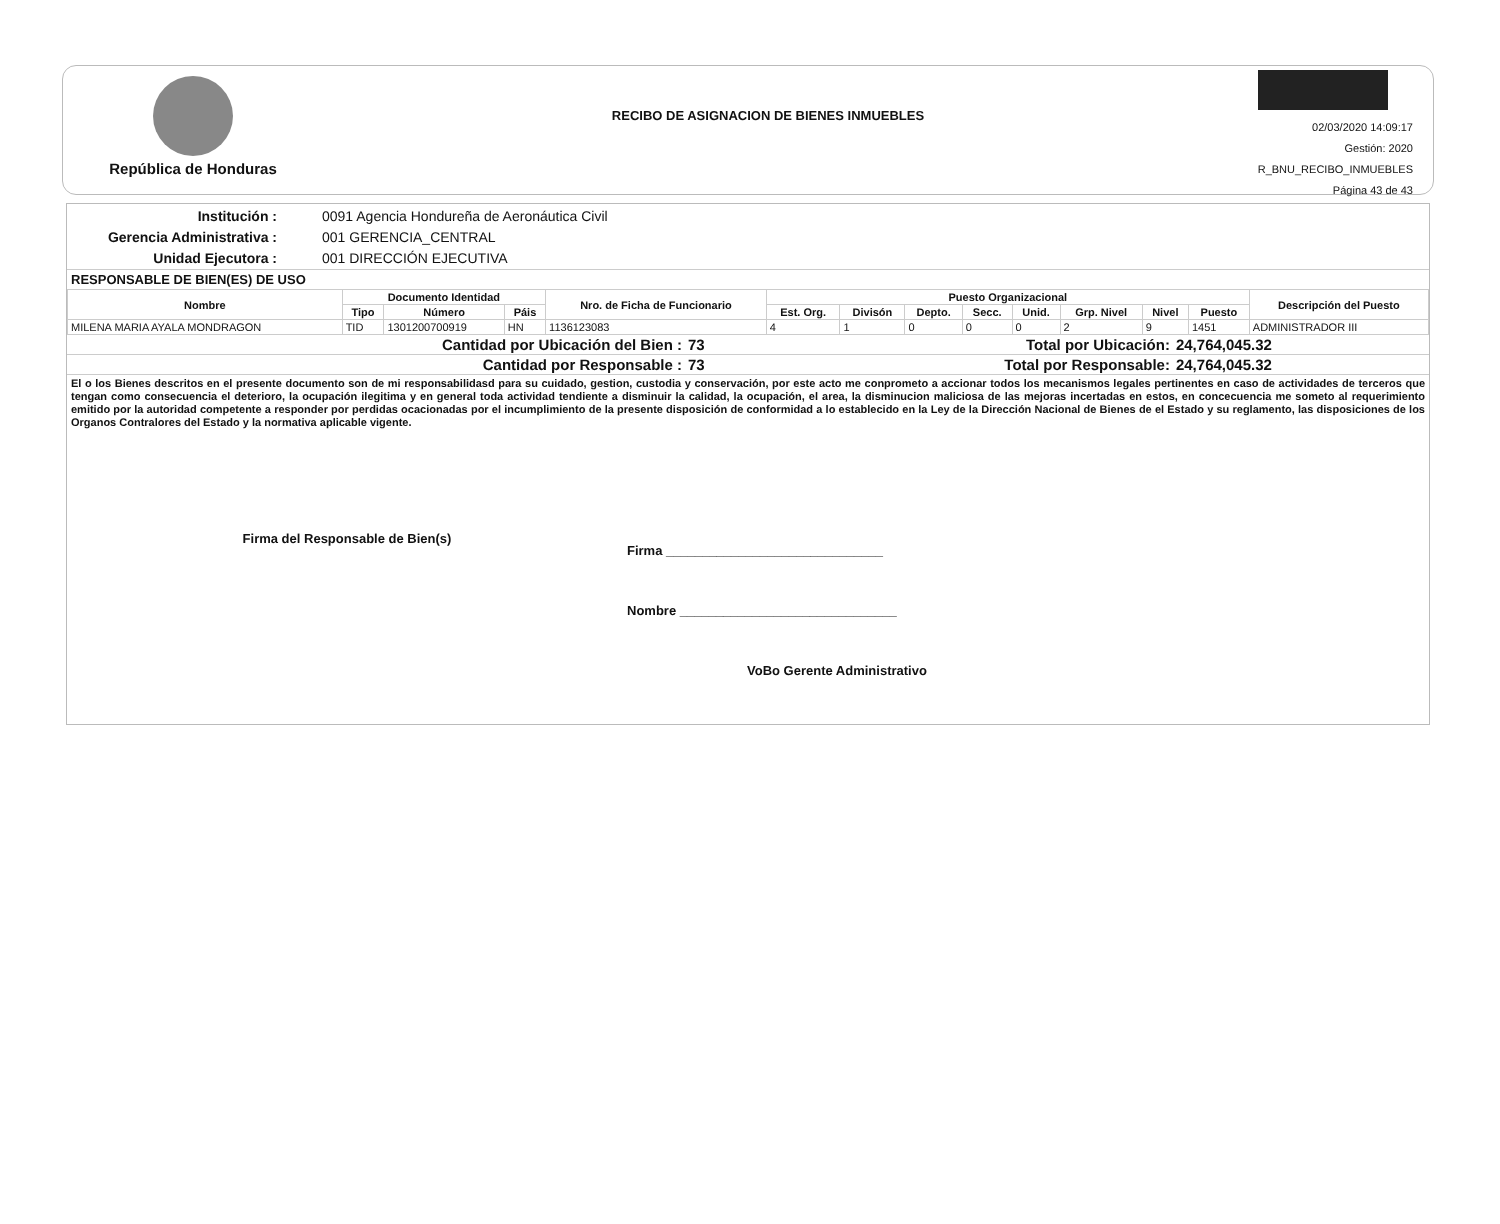República de Honduras
RECIBO DE ASIGNACION DE BIENES INMUEBLES
02/03/2020 14:09:17
Gestión: 2020
R_BNU_RECIBO_INMUEBLES
Página 43 de 43
Institución :
0091 Agencia Hondureña de Aeronáutica Civil
Gerencia Administrativa :
001 GERENCIA_CENTRAL
Unidad Ejecutora :
001 DIRECCIÓN EJECUTIVA
RESPONSABLE DE BIEN(ES) DE USO
| Nombre | Documento Identidad | | | Nro. de Ficha de Funcionario | Puesto Organizacional | | | | | | | | Descripción del Puesto |
| --- | --- | --- | --- | --- | --- | --- | --- | --- | --- | --- | --- | --- | --- |
| | Tipo | Número | Páis | | Est. Org. | Divisón | Depto. | Secc. | Unid. | Grp. Nivel | Nivel | Puesto | |
| MILENA MARIA AYALA MONDRAGON | TID | 1301200700919 | HN | 1136123083 | 4 | 1 | 0 | 0 | 0 | 2 | 9 | 1451 | ADMINISTRADOR III |
| Cantidad por Ubicación del Bien : | 73 | Total por Ubicación: | 24,764,045.32 |
| Cantidad por Responsable : | 73 | Total por Responsable: | 24,764,045.32 |
El o los Bienes descritos en el presente documento son de mi responsabilidasd para su cuidado, gestion, custodia y conservación, por este acto me conprometo a accionar todos los mecanismos legales pertinentes en caso de actividades de terceros que tengan como consecuencia el deterioro, la ocupación ilegitima y en general toda actividad tendiente a disminuir la calidad, la ocupación, el area, la disminucion maliciosa de las mejoras incertadas en estos, en concecuencia me someto al requerimiento emitido por la autoridad competente a responder por perdidas ocacionadas por el incumplimiento de la presente disposición de conformidad a lo establecido en la Ley de la Dirección Nacional de Bienes de el Estado y su reglamento, las disposiciones de los Organos Contralores del Estado y la normativa aplicable vigente.
Firma del Responsable de Bien(s)
Firma ______________________________
Nombre ______________________________
VoBo Gerente Administrativo